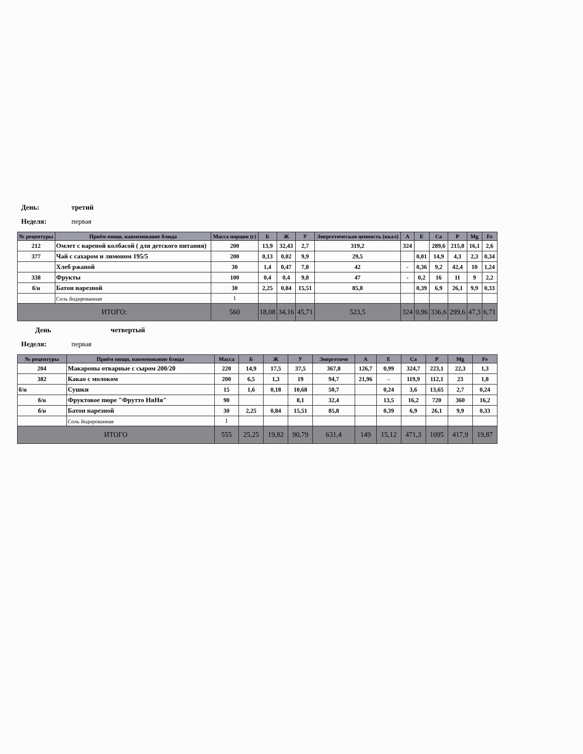День: третий
Неделя: первая
| № рецептуры | Приём пищи, наименование блюда | Масса порции (г) | Б | Ж | У | Энергетическая ценность (ккал) | А | Е | Ca | P | Mg | Fe |
| --- | --- | --- | --- | --- | --- | --- | --- | --- | --- | --- | --- | --- |
| 212 | Омлет с вареной колбасой ( для детского питания) | 200 | 13,9 | 32,43 | 2,7 | 319,2 | 324 | | 289,6 | 215,8 | 16,1 | 2,6 |
| 377 | Чай с сахаром и лимоном 195/5 | 200 | 0,13 | 0,02 | 9,9 | 29,5 | | 0,01 | 14,9 | 4,3 | 2,3 | 0,34 |
| | Хлеб ржаной | 30 | 1,4 | 0,47 | 7,8 | 42 | - | 0,36 | 9,2 | 42,4 | 10 | 1,24 |
| 338 | Фрукты | 100 | 0,4 | 0,4 | 9,8 | 47 | - | 0,2 | 16 | 11 | 9 | 2,2 |
| б/н | Батон нарезной | 30 | 2,25 | 0,84 | 15,51 | 85,8 | | 0,39 | 6,9 | 26,1 | 9,9 | 0,33 |
| | Соль йодированная | 1 | | | | | | | | | | |
| ИТОГО: | | 560 | 18,08 | 34,16 | 45,71 | 523,5 | 324 | 0,96 | 336,6 | 299,6 | 47,3 | 6,71 |
День четвертый
Неделя: первая
| № рецептуры | Приём пищи, наименование блюда | Масса | Б | Ж | У | Энергетиче | А | Е | Ca | P | Mg | Fe |
| --- | --- | --- | --- | --- | --- | --- | --- | --- | --- | --- | --- | --- |
| 204 | Макароны отварные с сыром 200/20 | 220 | 14,9 | 17,5 | 37,5 | 367,8 | 126,7 | 0,99 | 324,7 | 223,1 | 22,3 | 1,3 |
| 382 | Какао с молоком | 200 | 6,5 | 1,3 | 19 | 94,7 | 21,96 | - | 119,9 | 112,1 | 23 | 1,8 |
| б/н | Сушки | 15 | 1,6 | 0,18 | 10,68 | 50,7 | | 0,24 | 3,6 | 13,65 | 2,7 | 0,24 |
| б/н | Фруктовое пюре "Фрутто НяНя" | 90 | | | 8,1 | 32,4 | | 13,5 | 16,2 | 720 | 360 | 16,2 |
| б/н | Батон нарезной | 30 | 2,25 | 0,84 | 15,51 | 85,8 | | 0,39 | 6,9 | 26,1 | 9,9 | 0,33 |
| | Соль йодированная | 1 | | | | | | | | | | |
| ИТОГО | | 555 | 25,25 | 19,82 | 90,79 | 631,4 | 149 | 15,12 | 471,3 | 1095 | 417,9 | 19,87 |